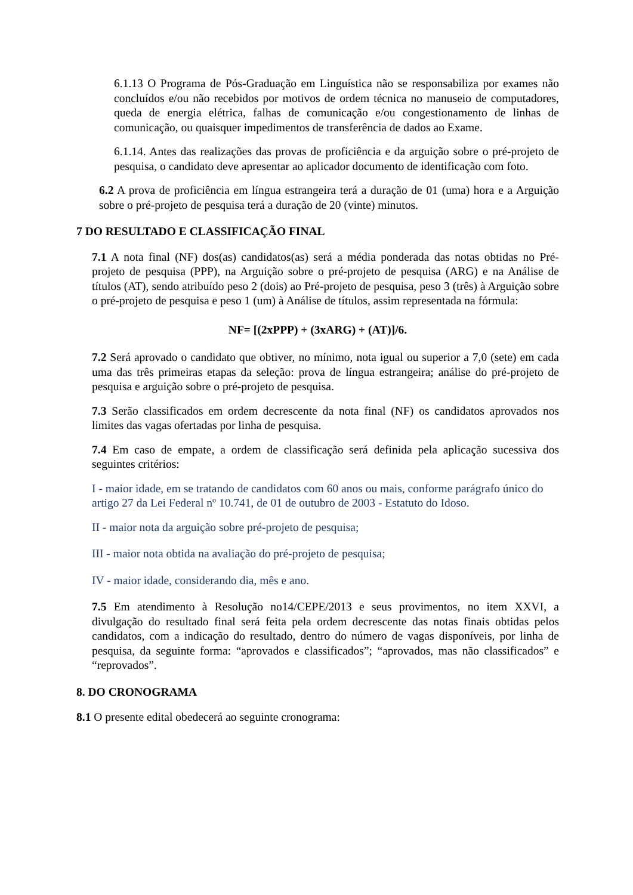6.1.13 O Programa de Pós-Graduação em Linguística não se responsabiliza por exames não concluídos e/ou não recebidos por motivos de ordem técnica no manuseio de computadores, queda de energia elétrica, falhas de comunicação e/ou congestionamento de linhas de comunicação, ou quaisquer impedimentos de transferência de dados ao Exame.
6.1.14. Antes das realizações das provas de proficiência e da arguição sobre o pré-projeto de pesquisa, o candidato deve apresentar ao aplicador documento de identificação com foto.
6.2 A prova de proficiência em língua estrangeira terá a duração de 01 (uma) hora e a Arguição sobre o pré-projeto de pesquisa terá a duração de 20 (vinte) minutos.
7 DO RESULTADO E CLASSIFICAÇÃO FINAL
7.1 A nota final (NF) dos(as) candidatos(as) será a média ponderada das notas obtidas no Pré-projeto de pesquisa (PPP), na Arguição sobre o pré-projeto de pesquisa (ARG) e na Análise de títulos (AT), sendo atribuído peso 2 (dois) ao Pré-projeto de pesquisa, peso 3 (três) à Arguição sobre o pré-projeto de pesquisa e peso 1 (um) à Análise de títulos, assim representada na fórmula:
NF= [(2xPPP) + (3xARG) + (AT)]/6.
7.2 Será aprovado o candidato que obtiver, no mínimo, nota igual ou superior a 7,0 (sete) em cada uma das três primeiras etapas da seleção: prova de língua estrangeira; análise do pré-projeto de pesquisa e arguição sobre o pré-projeto de pesquisa.
7.3 Serão classificados em ordem decrescente da nota final (NF) os candidatos aprovados nos limites das vagas ofertadas por linha de pesquisa.
7.4 Em caso de empate, a ordem de classificação será definida pela aplicação sucessiva dos seguintes critérios:
I - maior idade, em se tratando de candidatos com 60 anos ou mais, conforme parágrafo único do artigo 27 da Lei Federal nº 10.741, de 01 de outubro de 2003 - Estatuto do Idoso.
II - maior nota da arguição sobre pré-projeto de pesquisa;
III - maior nota obtida na avaliação do pré-projeto de pesquisa;
IV - maior idade, considerando dia, mês e ano.
7.5 Em atendimento à Resolução no14/CEPE/2013 e seus provimentos, no item XXVI, a divulgação do resultado final será feita pela ordem decrescente das notas finais obtidas pelos candidatos, com a indicação do resultado, dentro do número de vagas disponíveis, por linha de pesquisa, da seguinte forma: “aprovados e classificados”; “aprovados, mas não classificados” e “reprovados”.
8. DO CRONOGRAMA
8.1 O presente edital obedecerá ao seguinte cronograma: